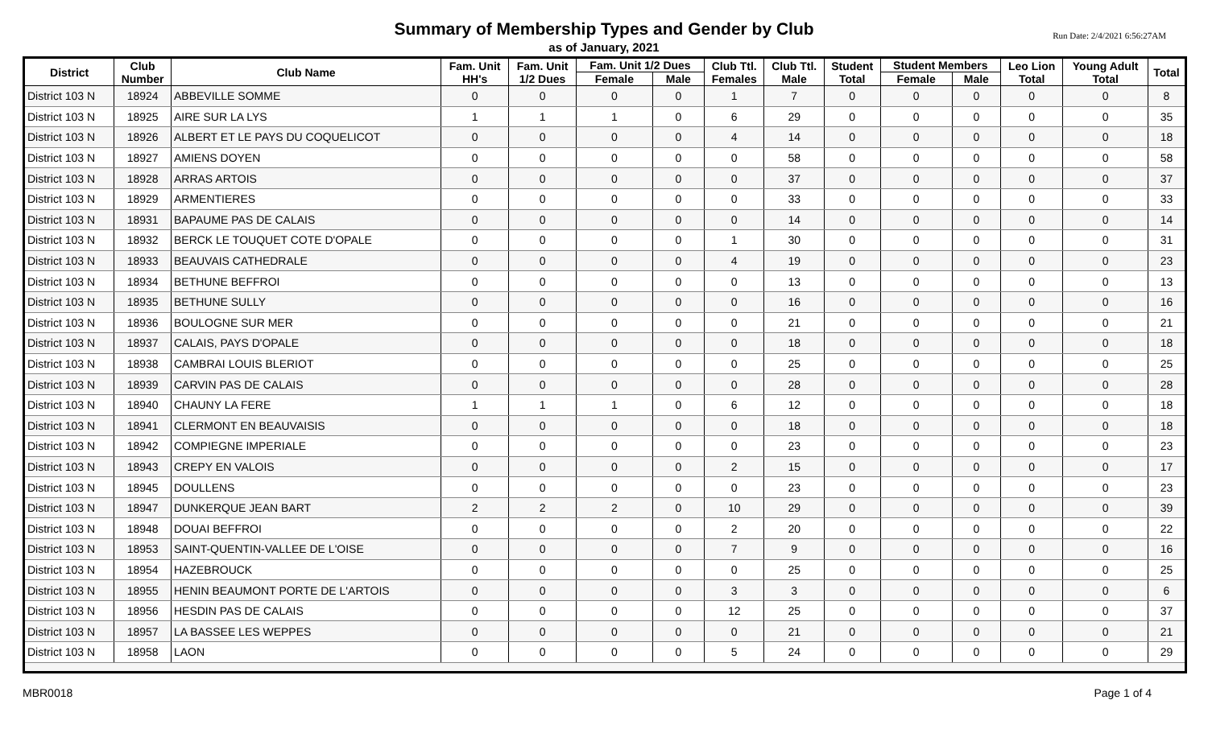Summary of Membership Types and Gender by Club
as of January, 2021
Run Date: 2/4/2021 6:56:27AM
| District | Club Number | Club Name | Fam. Unit HH's | Fam. Unit 1/2 Dues | Fam. Unit 1/2 Dues | | Club Ttl. Females | Club Ttl. Male | Student Total | Student Members | | Leo Lion Total | Young Adult Total | Total |
| --- | --- | --- | --- | --- | --- | --- | --- | --- | --- | --- | --- | --- | --- | --- |
| | | | | | Female | Male | | | | Female | Male | | | |
| District 103 N | 18924 | ABBEVILLE SOMME | 0 | 0 | 0 | 0 | 1 | 7 | 0 | 0 | 0 | 0 | 0 | 8 |
| District 103 N | 18925 | AIRE SUR LA LYS | 1 | 1 | 1 | 0 | 6 | 29 | 0 | 0 | 0 | 0 | 0 | 35 |
| District 103 N | 18926 | ALBERT ET LE PAYS DU COQUELICOT | 0 | 0 | 0 | 0 | 4 | 14 | 0 | 0 | 0 | 0 | 0 | 18 |
| District 103 N | 18927 | AMIENS DOYEN | 0 | 0 | 0 | 0 | 0 | 58 | 0 | 0 | 0 | 0 | 0 | 58 |
| District 103 N | 18928 | ARRAS ARTOIS | 0 | 0 | 0 | 0 | 0 | 37 | 0 | 0 | 0 | 0 | 0 | 37 |
| District 103 N | 18929 | ARMENTIERES | 0 | 0 | 0 | 0 | 0 | 33 | 0 | 0 | 0 | 0 | 0 | 33 |
| District 103 N | 18931 | BAPAUME PAS DE CALAIS | 0 | 0 | 0 | 0 | 0 | 14 | 0 | 0 | 0 | 0 | 0 | 14 |
| District 103 N | 18932 | BERCK LE TOUQUET COTE D'OPALE | 0 | 0 | 0 | 0 | 1 | 30 | 0 | 0 | 0 | 0 | 0 | 31 |
| District 103 N | 18933 | BEAUVAIS CATHEDRALE | 0 | 0 | 0 | 0 | 4 | 19 | 0 | 0 | 0 | 0 | 0 | 23 |
| District 103 N | 18934 | BETHUNE BEFFROI | 0 | 0 | 0 | 0 | 0 | 13 | 0 | 0 | 0 | 0 | 0 | 13 |
| District 103 N | 18935 | BETHUNE SULLY | 0 | 0 | 0 | 0 | 0 | 16 | 0 | 0 | 0 | 0 | 0 | 16 |
| District 103 N | 18936 | BOULOGNE SUR MER | 0 | 0 | 0 | 0 | 0 | 21 | 0 | 0 | 0 | 0 | 0 | 21 |
| District 103 N | 18937 | CALAIS, PAYS D'OPALE | 0 | 0 | 0 | 0 | 0 | 18 | 0 | 0 | 0 | 0 | 0 | 18 |
| District 103 N | 18938 | CAMBRAI LOUIS BLERIOT | 0 | 0 | 0 | 0 | 0 | 25 | 0 | 0 | 0 | 0 | 0 | 25 |
| District 103 N | 18939 | CARVIN PAS DE CALAIS | 0 | 0 | 0 | 0 | 0 | 28 | 0 | 0 | 0 | 0 | 0 | 28 |
| District 103 N | 18940 | CHAUNY LA FERE | 1 | 1 | 1 | 0 | 6 | 12 | 0 | 0 | 0 | 0 | 0 | 18 |
| District 103 N | 18941 | CLERMONT EN BEAUVAISIS | 0 | 0 | 0 | 0 | 0 | 18 | 0 | 0 | 0 | 0 | 0 | 18 |
| District 103 N | 18942 | COMPIEGNE IMPERIALE | 0 | 0 | 0 | 0 | 0 | 23 | 0 | 0 | 0 | 0 | 0 | 23 |
| District 103 N | 18943 | CREPY EN VALOIS | 0 | 0 | 0 | 0 | 2 | 15 | 0 | 0 | 0 | 0 | 0 | 17 |
| District 103 N | 18945 | DOULLENS | 0 | 0 | 0 | 0 | 0 | 23 | 0 | 0 | 0 | 0 | 0 | 23 |
| District 103 N | 18947 | DUNKERQUE JEAN BART | 2 | 2 | 2 | 0 | 10 | 29 | 0 | 0 | 0 | 0 | 0 | 39 |
| District 103 N | 18948 | DOUAI BEFFROI | 0 | 0 | 0 | 0 | 2 | 20 | 0 | 0 | 0 | 0 | 0 | 22 |
| District 103 N | 18953 | SAINT-QUENTIN-VALLEE DE L'OISE | 0 | 0 | 0 | 0 | 7 | 9 | 0 | 0 | 0 | 0 | 0 | 16 |
| District 103 N | 18954 | HAZEBROUCK | 0 | 0 | 0 | 0 | 0 | 25 | 0 | 0 | 0 | 0 | 0 | 25 |
| District 103 N | 18955 | HENIN BEAUMONT PORTE DE L'ARTOIS | 0 | 0 | 0 | 0 | 3 | 3 | 0 | 0 | 0 | 0 | 0 | 6 |
| District 103 N | 18956 | HESDIN PAS DE CALAIS | 0 | 0 | 0 | 0 | 12 | 25 | 0 | 0 | 0 | 0 | 0 | 37 |
| District 103 N | 18957 | LA BASSEE LES WEPPES | 0 | 0 | 0 | 0 | 0 | 21 | 0 | 0 | 0 | 0 | 0 | 21 |
| District 103 N | 18958 | LAON | 0 | 0 | 0 | 0 | 5 | 24 | 0 | 0 | 0 | 0 | 0 | 29 |
MBR0018 Page 1 of 4